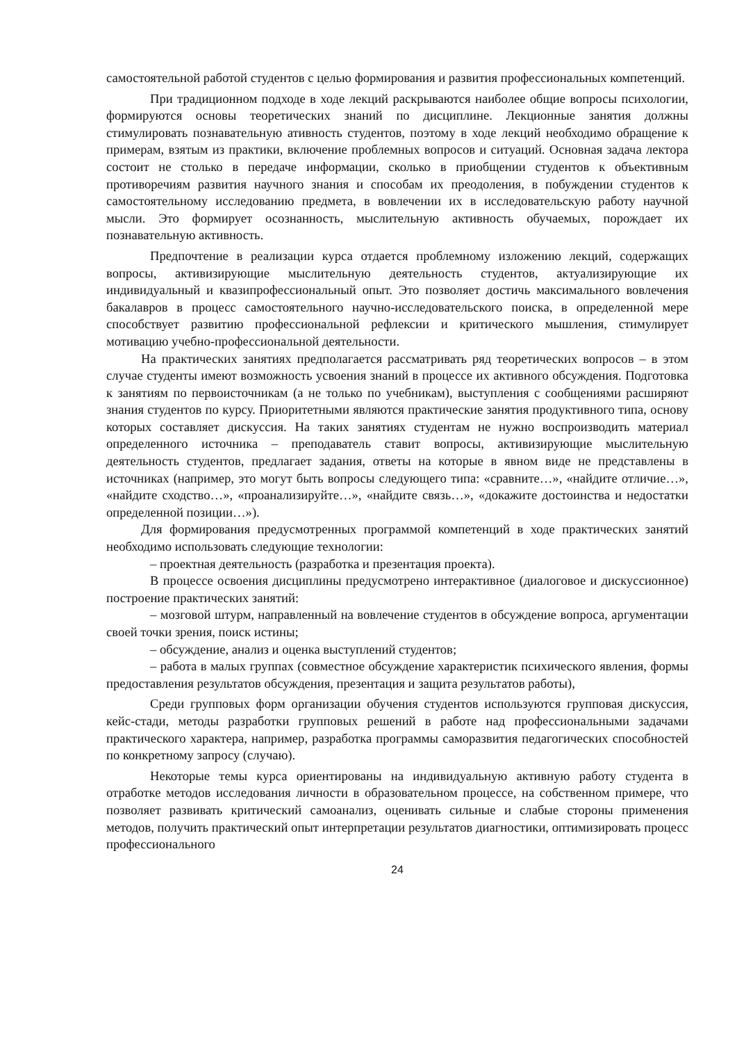самостоятельной работой студентов с целью формирования и развития профессиональных компетенций.
При традиционном подходе в ходе лекций раскрываются наиболее общие вопросы психологии, формируются основы теоретических знаний по дисциплине. Лекционные занятия должны стимулировать познавательную ативность студентов, поэтому в ходе лекций необходимо обращение к примерам, взятым из практики, включение проблемных вопросов и ситуаций. Основная задача лектора состоит не столько в передаче информации, сколько в приобщении студентов к объективным противоречиям развития научного знания и способам их преодоления, в побуждении студентов к самостоятельному исследованию предмета, в вовлечении их в исследовательскую работу научной мысли. Это формирует осознанность, мыслительную активность обучаемых, порождает их познавательную активность.
Предпочтение в реализации курса отдается проблемному изложению лекций, содержащих вопросы, активизирующие мыслительную деятельность студентов, актуализирующие их индивидуальный и квазипрофессиональный опыт. Это позволяет достичь максимального вовлечения бакалавров в процесс самостоятельного научно-исследовательского поиска, в определенной мере способствует развитию профессиональной рефлексии и критического мышления, стимулирует мотивацию учебно-профессиональной деятельности.
На практических занятиях предполагается рассматривать ряд теоретических вопросов – в этом случае студенты имеют возможность усвоения знаний в процессе их активного обсуждения. Подготовка к занятиям по первоисточникам (а не только по учебникам), выступления с сообщениями расширяют знания студентов по курсу. Приоритетными являются практические занятия продуктивного типа, основу которых составляет дискуссия. На таких занятиях студентам не нужно воспроизводить материал определенного источника – преподаватель ставит вопросы, активизирующие мыслительную деятельность студентов, предлагает задания, ответы на которые в явном виде не представлены в источниках (например, это могут быть вопросы следующего типа: «сравните…», «найдите отличие…», «найдите сходство…», «проанализируйте…», «найдите связь…», «докажите достоинства и недостатки определенной позиции…»).
Для формирования предусмотренных программой компетенций в ходе практических занятий необходимо использовать следующие технологии:
– проектная деятельность (разработка и презентация проекта).
В процессе освоения дисциплины предусмотрено интерактивное (диалоговое и дискуссионное) построение практических занятий:
– мозговой штурм, направленный на вовлечение студентов в обсуждение вопроса, аргументации своей точки зрения, поиск истины;
– обсуждение, анализ и оценка выступлений студентов;
– работа в малых группах (совместное обсуждение характеристик психического явления, формы предоставления результатов обсуждения, презентация и защита результатов работы),
Среди групповых форм организации обучения студентов используются групповая дискуссия, кейс-стади, методы разработки групповых решений в работе над профессиональными задачами практического характера, например, разработка программы саморазвития педагогических способностей по конкретному запросу (случаю).
Некоторые темы курса ориентированы на индивидуальную активную работу студента в отработке методов исследования личности в образовательном процессе, на собственном примере, что позволяет развивать критический самоанализ, оценивать сильные и слабые стороны применения методов, получить практический опыт интерпретации результатов диагностики, оптимизировать процесс профессионального
24